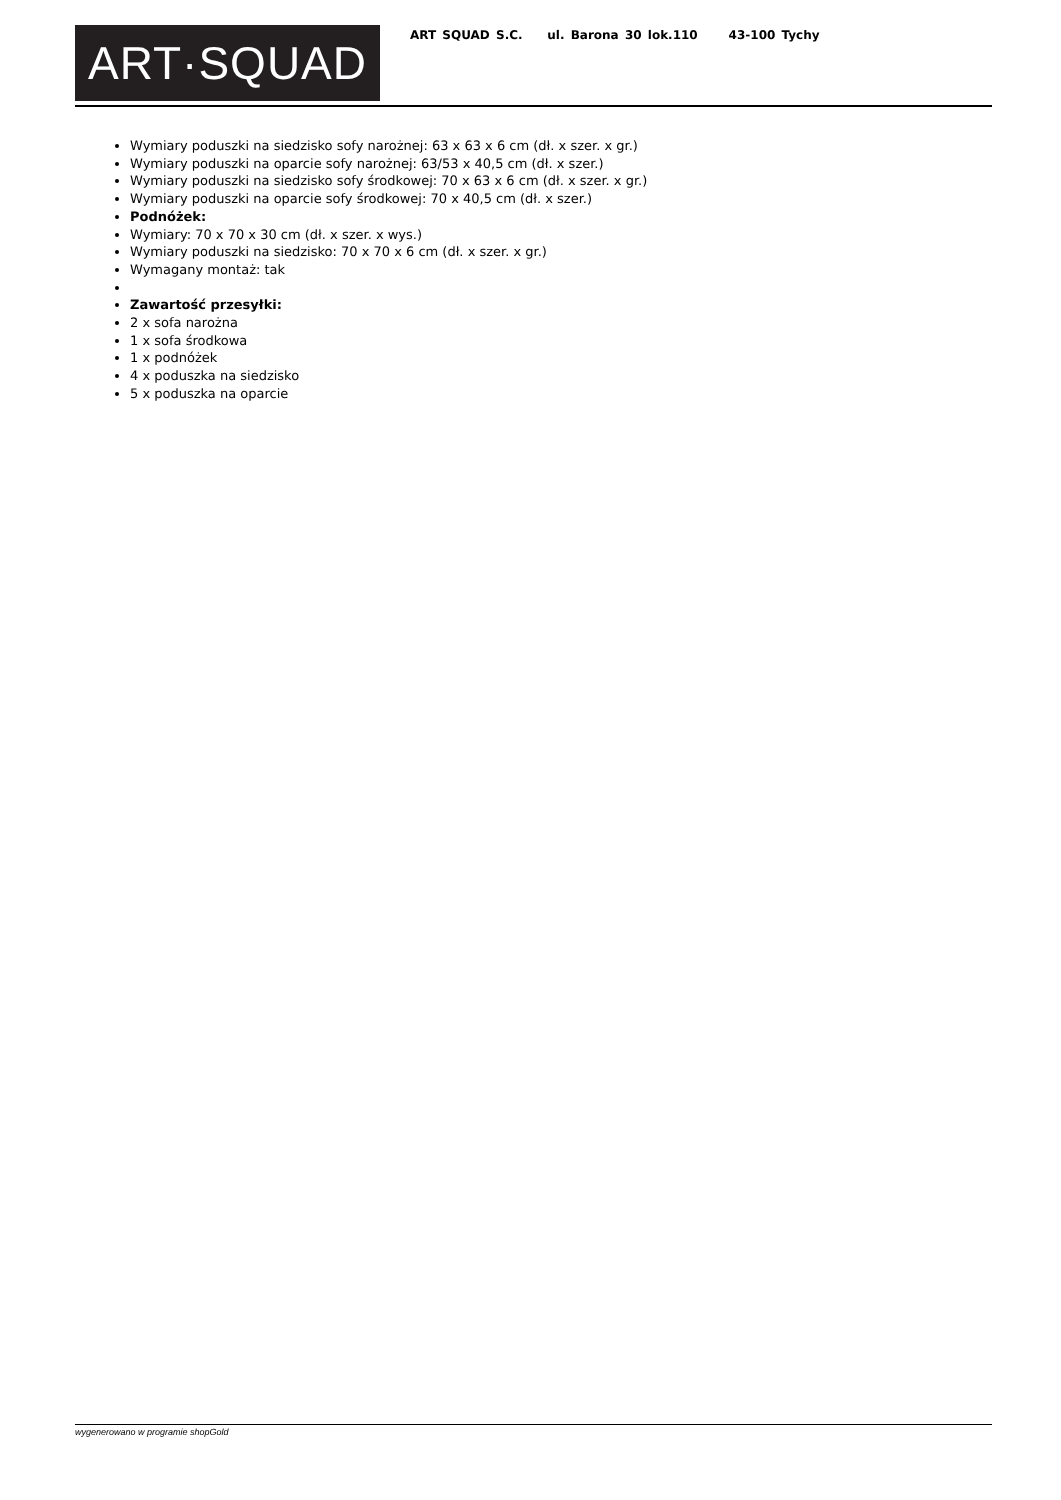ART·SQUAD
ART SQUAD S.C. ul. Barona 30 lok.110 43-100 Tychy
Wymiary poduszki na siedzisko sofy narożnej: 63 x 63 x 6 cm (dł. x szer. x gr.)
Wymiary poduszki na oparcie sofy narożnej: 63/53 x 40,5 cm (dł. x szer.)
Wymiary poduszki na siedzisko sofy środkowej: 70 x 63 x 6 cm (dł. x szer. x gr.)
Wymiary poduszki na oparcie sofy środkowej: 70 x 40,5 cm (dł. x szer.)
Podnóżek:
Wymiary: 70 x 70 x 30 cm (dł. x szer. x wys.)
Wymiary poduszki na siedzisko: 70 x 70 x 6 cm (dł. x szer. x gr.)
Wymagany montaż: tak
Zawartość przesyłki:
2 x sofa narożna
1 x sofa środkowa
1 x podnóżek
4 x poduszka na siedzisko
5 x poduszka na oparcie
wygenerowano w programie shopGold